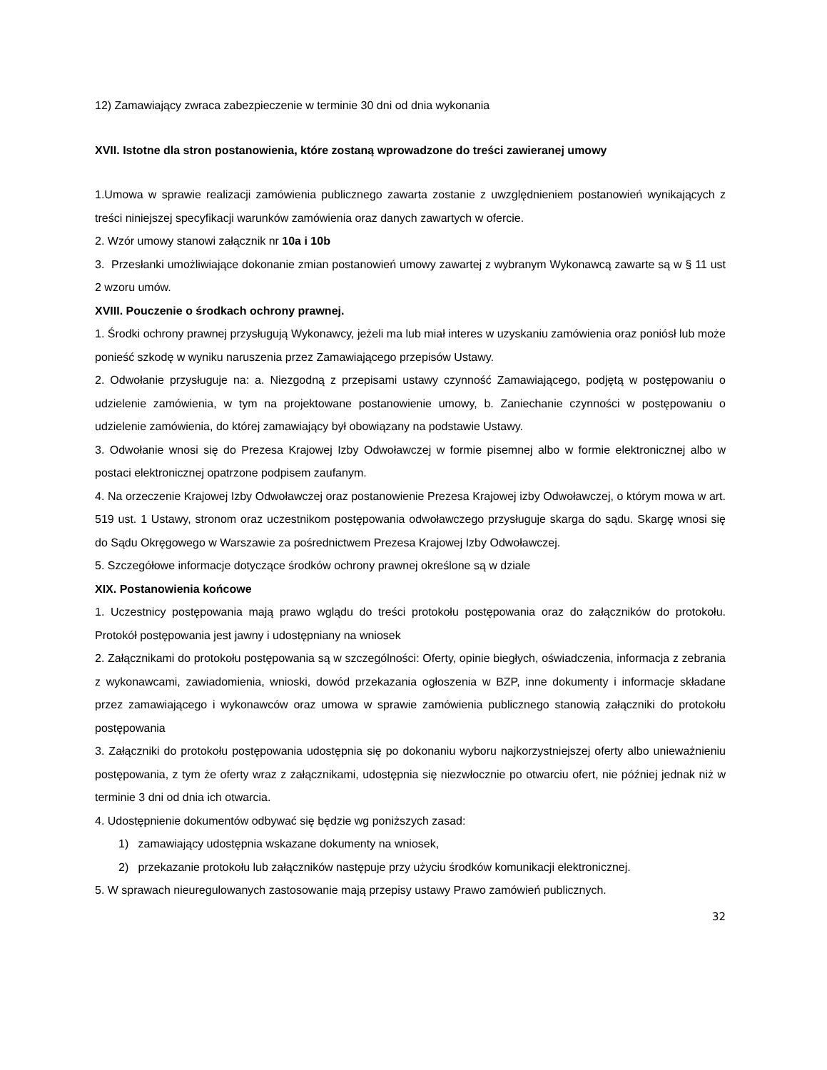12) Zamawiający zwraca zabezpieczenie w terminie 30 dni od dnia wykonania
XVII. Istotne dla stron postanowienia, które zostaną wprowadzone do treści zawieranej umowy
1.Umowa w sprawie realizacji zamówienia publicznego zawarta zostanie z uwzględnieniem postanowień wynikających z treści niniejszej specyfikacji warunków zamówienia oraz danych zawartych w ofercie.
2. Wzór umowy stanowi załącznik nr 10a i 10b
3. Przesłanki umożliwiające dokonanie zmian postanowień umowy zawartej z wybranym Wykonawcą zawarte są w § 11 ust 2 wzoru umów.
XVIII. Pouczenie o środkach ochrony prawnej.
1. Środki ochrony prawnej przysługują Wykonawcy, jeżeli ma lub miał interes w uzyskaniu zamówienia oraz poniósł lub może ponieść szkodę w wyniku naruszenia przez Zamawiającego przepisów Ustawy.
2. Odwołanie przysługuje na: a. Niezgodną z przepisami ustawy czynność Zamawiającego, podjętą w postępowaniu o udzielenie zamówienia, w tym na projektowane postanowienie umowy, b. Zaniechanie czynności w postępowaniu o udzielenie zamówienia, do której zamawiający był obowiązany na podstawie Ustawy.
3. Odwołanie wnosi się do Prezesa Krajowej Izby Odwoławczej w formie pisemnej albo w formie elektronicznej albo w postaci elektronicznej opatrzone podpisem zaufanym.
4. Na orzeczenie Krajowej Izby Odwoławczej oraz postanowienie Prezesa Krajowej izby Odwoławczej, o którym mowa w art. 519 ust. 1 Ustawy, stronom oraz uczestnikom postępowania odwoławczego przysługuje skarga do sądu. Skargę wnosi się do Sądu Okręgowego w Warszawie za pośrednictwem Prezesa Krajowej Izby Odwoławczej.
5. Szczegółowe informacje dotyczące środków ochrony prawnej określone są w dziale
XIX. Postanowienia końcowe
1. Uczestnicy postępowania mają prawo wglądu do treści protokołu postępowania oraz do załączników do protokołu. Protokół postępowania jest jawny i udostępniany na wniosek
2. Załącznikami do protokołu postępowania są w szczególności: Oferty, opinie biegłych, oświadczenia, informacja z zebrania z wykonawcami, zawiadomienia, wnioski, dowód przekazania ogłoszenia w BZP, inne dokumenty i informacje składane przez zamawiającego i wykonawców oraz umowa w sprawie zamówienia publicznego stanowią załączniki do protokołu postępowania
3. Załączniki do protokołu postępowania udostępnia się po dokonaniu wyboru najkorzystniejszej oferty albo unieważnieniu postępowania, z tym że oferty wraz z załącznikami, udostępnia się niezwłocznie po otwarciu ofert, nie później jednak niż w terminie 3 dni od dnia ich otwarcia.
4. Udostępnienie dokumentów odbywać się będzie wg poniższych zasad:
1) zamawiający udostępnia wskazane dokumenty na wniosek,
2) przekazanie protokołu lub załączników następuje przy użyciu środków komunikacji elektronicznej.
5. W sprawach nieuregulowanych zastosowanie mają przepisy ustawy Prawo zamówień publicznych.
32